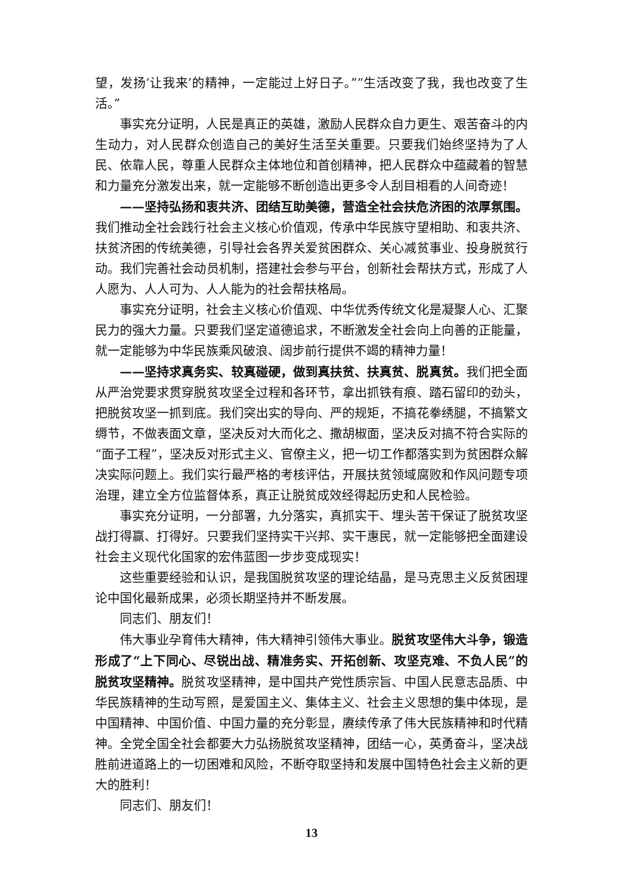望，发扬‘让我来’的精神，一定能过上好日子。”“生活改变了我，我也改变了生活。”
事实充分证明，人民是真正的英雄，激励人民群众自力更生、艰苦奋斗的内生动力，对人民群众创造自己的美好生活至关重要。只要我们始终坚持为了人民、依靠人民，尊重人民群众主体地位和首创精神，把人民群众中蕴藏着的智慧和力量充分激发出来，就一定能够不断创造出更多令人刮目相看的人间奇迹！
——坚持弘扬和衷共济、团结互助美德，营造全社会扶危济困的浓厚氛围。我们推动全社会践行社会主义核心价值观，传承中华民族守望相助、和衷共济、扶贫济困的传统美德，引导社会各界关爱贫困群众、关心减贫事业、投身脱贫行动。我们完善社会动员机制，搭建社会参与平台，创新社会帮扶方式，形成了人人愿为、人人可为、人人能为的社会帮扶格局。
事实充分证明，社会主义核心价值观、中华优秀传统文化是凝聚人心、汇聚民力的强大力量。只要我们坚定道德追求，不断激发全社会向上向善的正能量，就一定能够为中华民族乘风破浪、阔步前行提供不竭的精神力量！
——坚持求真务实、较真碰硬，做到真扶贫、扶真贫、脱真贫。我们把全面从严治党要求贯穿脱贫攻坚全过程和各环节，拿出抓铁有痕、踏石留印的劲头，把脱贫攻坚一抓到底。我们突出实的导向、严的规矩，不搞花拳绣腿，不搞繁文缛节，不做表面文章，坚决反对大而化之、撒胡椒面，坚决反对搞不符合实际的“面子工程”，坚决反对形式主义、官僚主义，把一切工作都落实到为贫困群众解决实际问题上。我们实行最严格的考核评估，开展扶贫领域腐败和作风问题专项治理，建立全方位监督体系，真正让脱贫成效经得起历史和人民检验。
事实充分证明，一分部署，九分落实，真抓实干、埋头苦干保证了脱贫攻坚战打得赢、打得好。只要我们坚持实干兴邦、实干惠民，就一定能够把全面建设社会主义现代化国家的宏伟蓝图一步步变成现实！
这些重要经验和认识，是我国脱贫攻坚的理论结晶，是马克思主义反贫困理论中国化最新成果，必须长期坚持并不断发展。
同志们、朋友们！
伟大事业孕育伟大精神，伟大精神引领伟大事业。脱贫攻坚伟大斗争，锻造形成了“上下同心、尽锐出战、精准务实、开拓创新、攻坚克难、不负人民”的脱贫攻坚精神。脱贫攻坚精神，是中国共产党性质宗旨、中国人民意志品质、中华民族精神的生动写照，是爱国主义、集体主义、社会主义思想的集中体现，是中国精神、中国价值、中国力量的充分彰显，赓续传承了伟大民族精神和时代精神。全党全国全社会都要大力弘扬脱贫攻坚精神，团结一心，英勇奋斗，坚决战胜前进道路上的一切困难和风险，不断夺取坚持和发展中国特色社会主义新的更大的胜利！
同志们、朋友们！
13